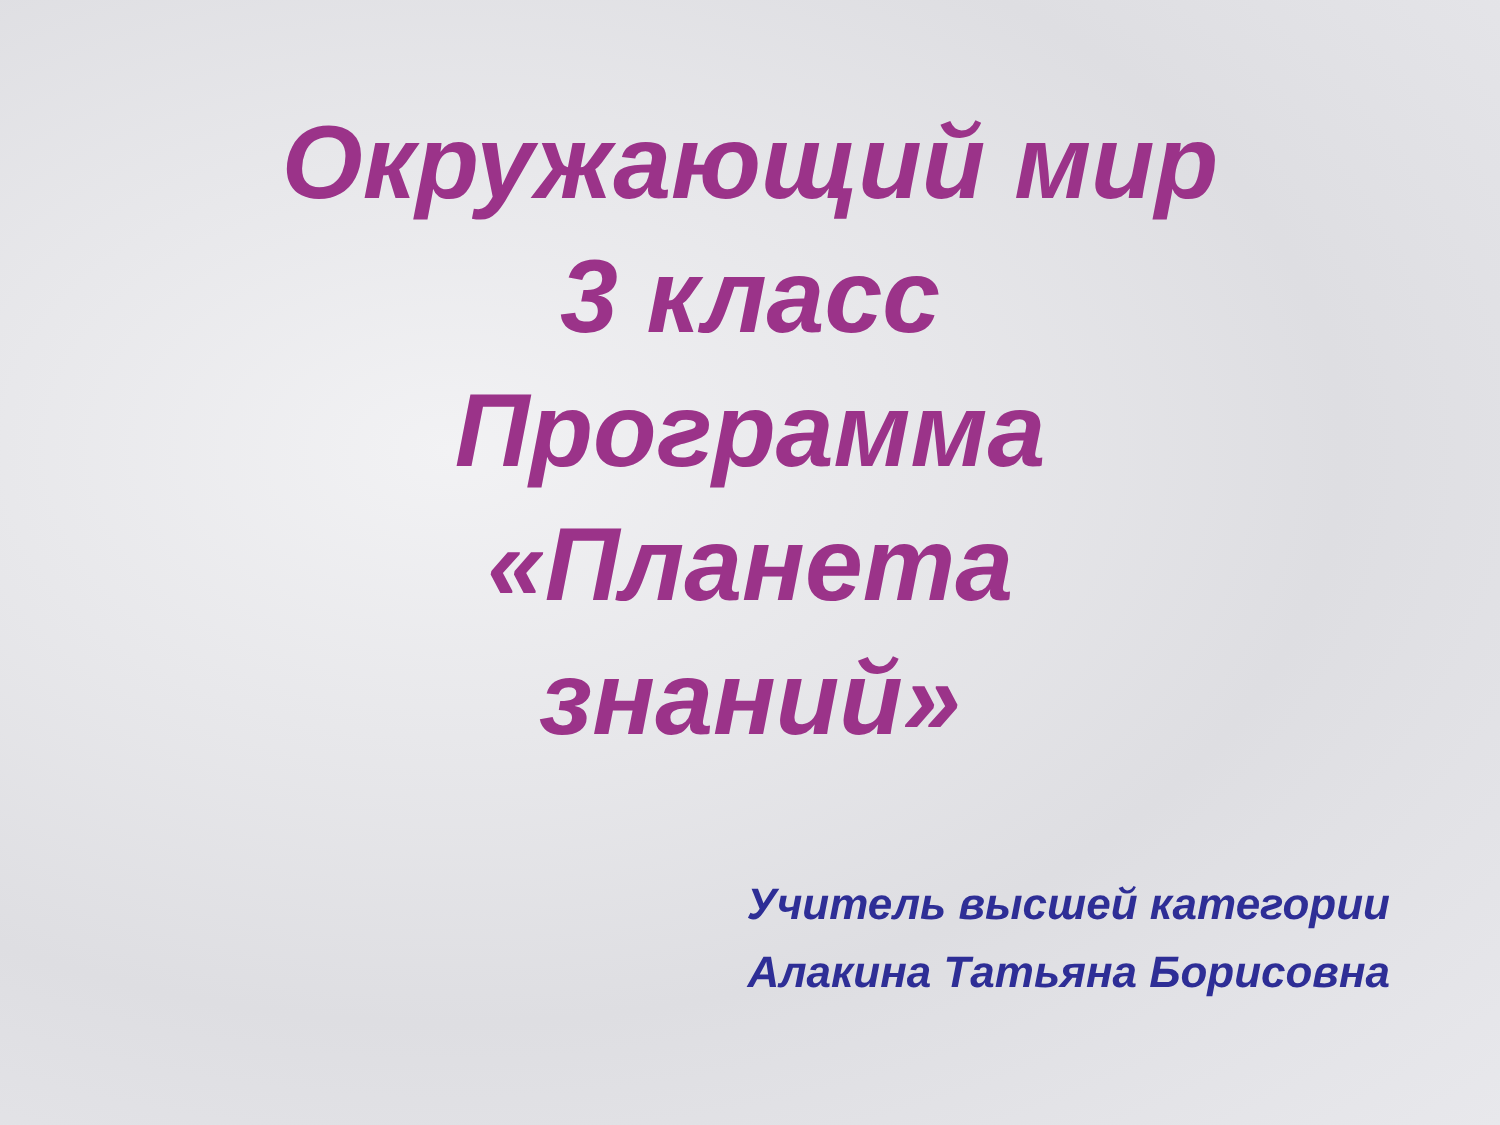Окружающий мир
3 класс
Программа
«Планета
знаний»
Учитель высшей категории
Алакина Татьяна Борисовна